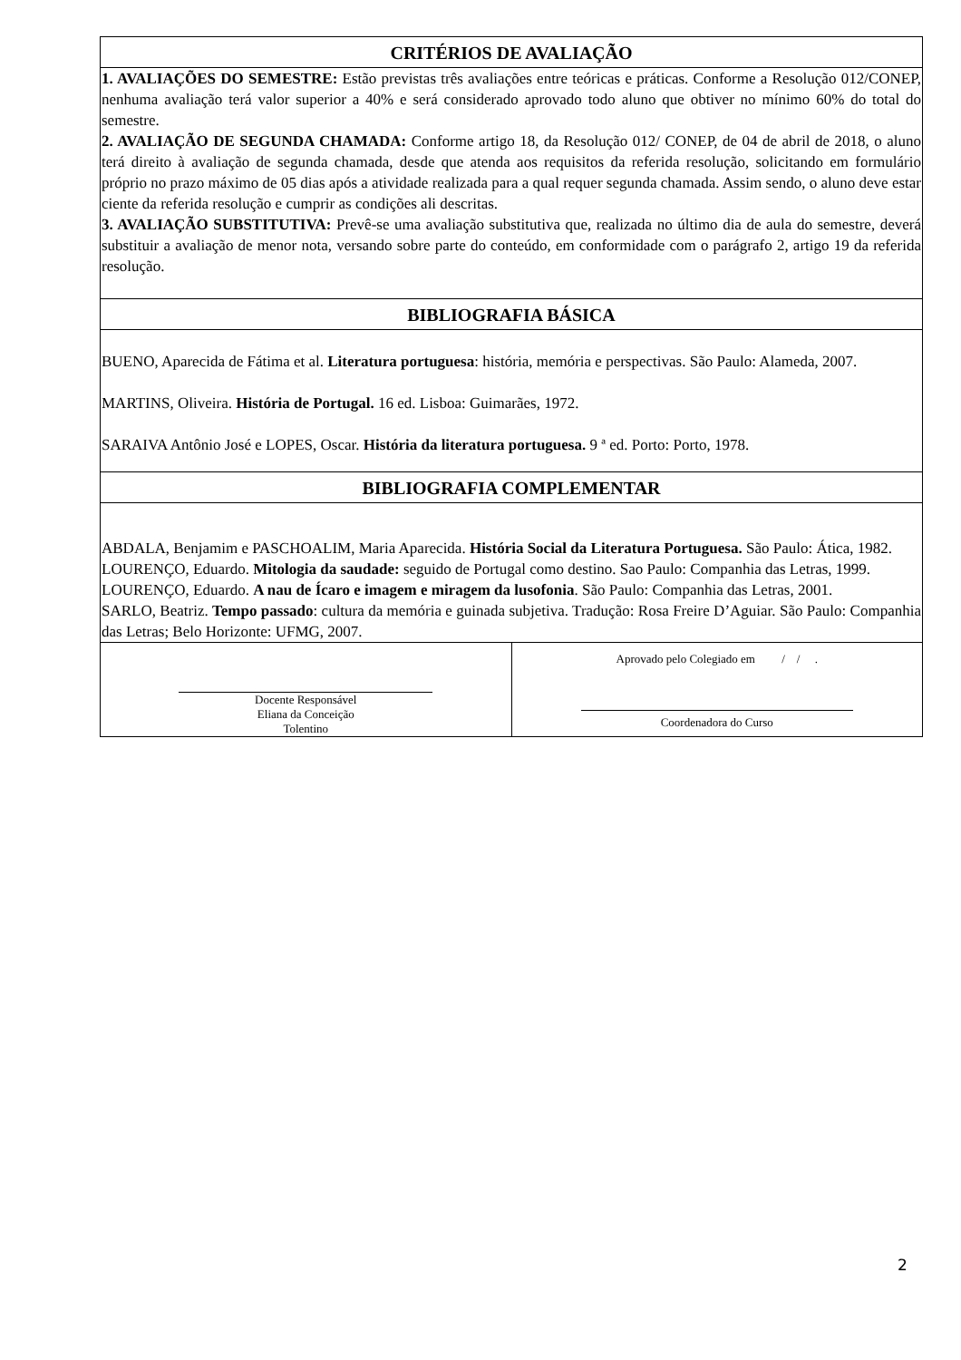| CRITÉRIOS DE AVALIAÇÃO | |
| --- | --- |
| 1. AVALIAÇÕES DO SEMESTRE: Estão previstas três avaliações entre teóricas e práticas. Conforme a Resolução 012/CONEP, nenhuma avaliação terá valor superior a 40% e será considerado aprovado todo aluno que obtiver no mínimo 60% do total do semestre. 2. AVALIAÇÃO DE SEGUNDA CHAMADA: Conforme artigo 18, da Resolução 012/ CONEP, de 04 de abril de 2018, o aluno terá direito à avaliação de segunda chamada, desde que atenda aos requisitos da referida resolução, solicitando em formulário próprio no prazo máximo de 05 dias após a atividade realizada para a qual requer segunda chamada. Assim sendo, o aluno deve estar ciente da referida resolução e cumprir as condições ali descritas. 3. AVALIAÇÃO SUBSTITUTIVA: Prevê-se uma avaliação substitutiva que, realizada no último dia de aula do semestre, deverá substituir a avaliação de menor nota, versando sobre parte do conteúdo, em conformidade com o parágrafo 2, artigo 19 da referida resolução. | |
| BIBLIOGRAFIA BÁSICA | |
| BUENO, Aparecida de Fátima et al. Literatura portuguesa : história, memória e perspectivas. São Paulo: Alameda, 2007. MARTINS, Oliveira. História de Portugal. 16 ed. Lisboa: Guimarães, 1972. SARAIVA Antônio José e LOPES, Oscar. História da literatura portuguesa. 9 ª ed. Porto: Porto, 1978. | |
| BIBLIOGRAFIA COMPLEMENTAR | |
| ABDALA, Benjamim e PASCHOALIM, Maria Aparecida. História Social da Literatura Portuguesa. São Paulo: Ática, 1982. LOURENÇO, Eduardo. Mitologia da saudade: seguido de Portugal como destino. Sao Paulo: Companhia das Letras, 1999. LOURENÇO, Eduardo. A nau de Ícaro e imagem e miragem da lusofonia . São Paulo: Companhia das Letras, 2001. SARLO, Beatriz. Tempo passado : cultura da memória e guinada subjetiva. Tradução: Rosa Freire D’Aguiar. São Paulo: Companhia das Letras; Belo Horizonte: UFMG, 2007. | |
| Docente Responsável Eliana da Conceição Tolentino | Aprovado pelo Colegiado em / / . Coordenadora do Curso |
2